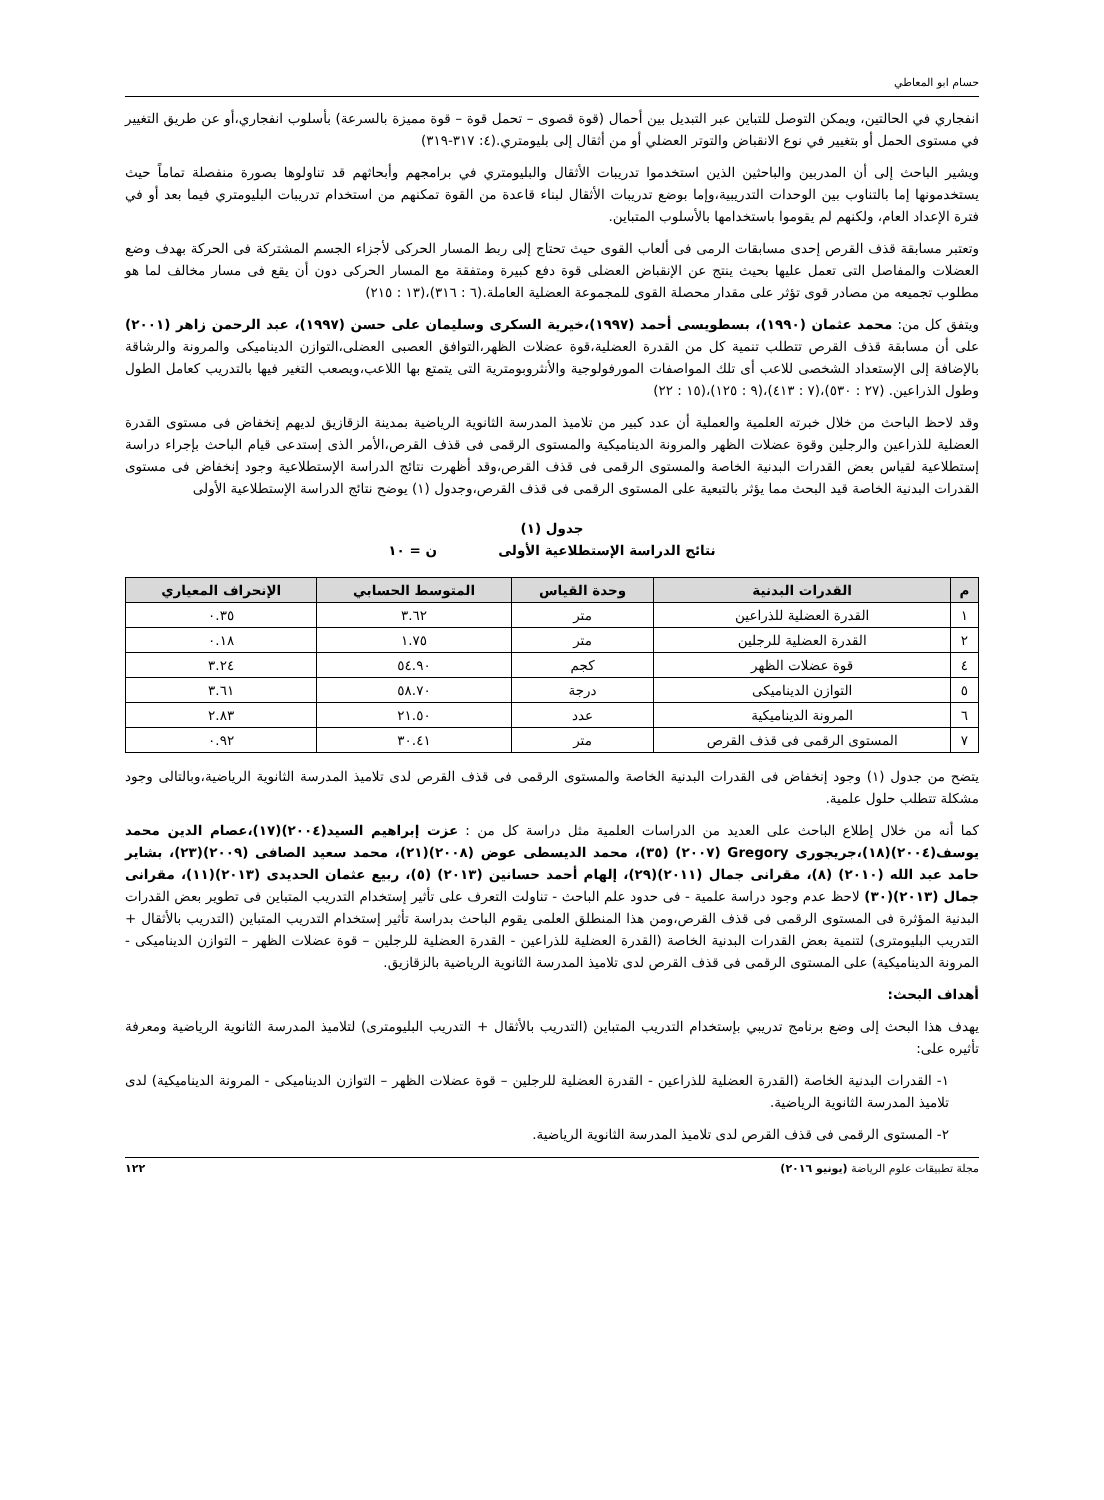حسام ابو المعاطي
انفجاري في الحالتين، ويمكن التوصل للتباين عبر التبديل بين أحمال (قوة قصوى – تحمل قوة – قوة مميزة بالسرعة) بأسلوب انفجاري،أو عن طريق التغيير في مستوى الحمل أو بتغيير في نوع الانقباض والتوتر العضلي أو من أثقال إلى بليومتري.(٤: ٣١٧-٣١٩)
ويشير الباحث إلى أن المدربين والباحثين الذين استخدموا تدريبات الأثقال والبليومتري في برامجهم وأبحاثهم قد تناولوها بصورة منفصلة تماماً حيث يستخدمونها إما بالتناوب بين الوحدات التدريبية،وإما بوضع تدريبات الأثقال لبناء قاعدة من القوة تمكنهم من استخدام تدريبات البليومتري فيما بعد أو في فترة الإعداد العام، ولكنهم لم يقوموا باستخدامها بالأسلوب المتباين.
وتعتبر مسابقة قذف القرص إحدى مسابقات الرمى فى ألعاب القوى حيث تحتاج إلى ربط المسار الحركى لأجزاء الجسم المشتركة فى الحركة بهدف وضع العضلات والمفاصل التى تعمل عليها بحيث ينتج عن الإنقباض العضلى قوة دفع كبيرة ومتفقة مع المسار الحركى دون أن يقع فى مسار مخالف لما هو مطلوب تجميعه من مصادر قوى تؤثر على مقدار محصلة القوى للمجموعة العضلية العاملة.(٦ : ٣١٦)،(١٣ : ٢١٥)
ويتفق كل من: محمد عثمان (١٩٩٠)، بسطويسى أحمد (١٩٩٧)،خيرية السكرى وسليمان على حسن (١٩٩٧)، عبد الرحمن زاهر (٢٠٠١) على أن مسابقة قذف القرص تتطلب تنمية كل من القدرة العضلية،قوة عضلات الظهر،التوافق العصبى العضلى،التوازن الديناميكى والمرونة والرشاقة بالإضافة إلى الإستعداد الشخصى للاعب أى تلك المواصفات المورفولوجية والأنثروبومترية التى يتمتع بها اللاعب،ويصعب التغير فيها بالتدريب كعامل الطول وطول الذراعين. (٢٧ : ٥٣٠)،(٧ : ٤١٣)،(٩ : ١٢٥)،(١٥ : ٢٢)
وقد لاحظ الباحث من خلال خبرته العلمية والعملية أن عدد كبير من تلاميذ المدرسة الثانوية الرياضية بمدينة الزقازيق لديهم إنخفاض فى مستوى القدرة العضلية للذراعين والرجلين وقوة عضلات الظهر والمرونة الديناميكية والمستوى الرقمى فى قذف القرص،الأمر الذى إستدعى قيام الباحث بإجراء دراسة إستطلاعية لقياس بعض القدرات البدنية الخاصة والمستوى الرقمى فى قذف القرص،وقد أظهرت نتائج الدراسة الإستطلاعية وجود إنخفاض فى مستوى القدرات البدنية الخاصة قيد البحث مما يؤثر بالتبعية على المستوى الرقمى فى قذف القرص،وجدول (١) يوضح نتائج الدراسة الإستطلاعية الأولى
جدول (١)
نتائج الدراسة الإستطلاعية الأولى ن = ١٠
| م | القدرات البدنية | وحدة القياس | المتوسط الحسابي | الإنحراف المعياري |
| --- | --- | --- | --- | --- |
| ١ | القدرة العضلية للذراعين | متر | ٣.٦٢ | ٠.٣٥ |
| ٢ | القدرة العضلية للرجلين | متر | ١.٧٥ | ٠.١٨ |
| ٤ | قوة عضلات الظهر | كجم | ٥٤.٩٠ | ٣.٢٤ |
| ٥ | التوازن الديناميكى | درجة | ٥٨.٧٠ | ٣.٦١ |
| ٦ | المرونة الديناميكية | عدد | ٢١.٥٠ | ٢.٨٣ |
| ٧ | المستوى الرقمى فى قذف القرص | متر | ٣٠.٤١ | ٠.٩٢ |
يتضح من جدول (١) وجود إنخفاض فى القدرات البدنية الخاصة والمستوى الرقمى فى قذف القرص لدى تلاميذ المدرسة الثانوية الرياضية،وبالتالى وجود مشكلة تتطلب حلول علمية.
كما أنه من خلال إطلاع الباحث على العديد من الدراسات العلمية مثل دراسة كل من : عزت إبراهيم السيد(٢٠٠٤)(١٧)،عصام الدين محمد يوسف(٢٠٠٤)(١٨)،جريجورى Gregory (٢٠٠٧) (٣٥)، محمد الديسطى عوض (٢٠٠٨)(٢١)، محمد سعيد الصافى (٢٠٠٩)(٢٣)، بشاير حامد عبد الله (٢٠١٠) (٨)، مقرانى جمال (٢٠١١)(٢٩)، إلهام أحمد حسانين (٢٠١٣) (٥)، ربيع عثمان الحديدى (٢٠١٣)(١١)، مقرانى جمال (٢٠١٣)(٣٠) لاحظ عدم وجود دراسة علمية - فى حدود علم الباحث - تناولت التعرف على تأثير إستخدام التدريب المتباين فى تطوير بعض القدرات البدنية المؤثرة فى المستوى الرقمى فى قذف القرص،ومن هذا المنطلق العلمى يقوم الباحث بدراسة تأثير إستخدام التدريب المتباين (التدريب بالأثقال + التدريب البليومترى) لتنمية بعض القدرات البدنية الخاصة (القدرة العضلية للذراعين - القدرة العضلية للرجلين – قوة عضلات الظهر – التوازن الديناميكى - المرونة الديناميكية) على المستوى الرقمى فى قذف القرص لدى تلاميذ المدرسة الثانوية الرياضية بالزقازيق.
أهداف البحث:
يهدف هذا البحث إلى وضع برنامج تدريبي بإستخدام التدريب المتباين (التدريب بالأثقال + التدريب البليومترى) لتلاميذ المدرسة الثانوية الرياضية ومعرفة تأثيره على:
١- القدرات البدنية الخاصة (القدرة العضلية للذراعين - القدرة العضلية للرجلين – قوة عضلات الظهر – التوازن الديناميكى - المرونة الديناميكية) لدى تلاميذ المدرسة الثانوية الرياضية.
٢- المستوى الرقمى فى قذف القرص لدى تلاميذ المدرسة الثانوية الرياضية.
مجلة تطبيقات علوم الرياضة (يونيو ٢٠١٦) ١٢٢